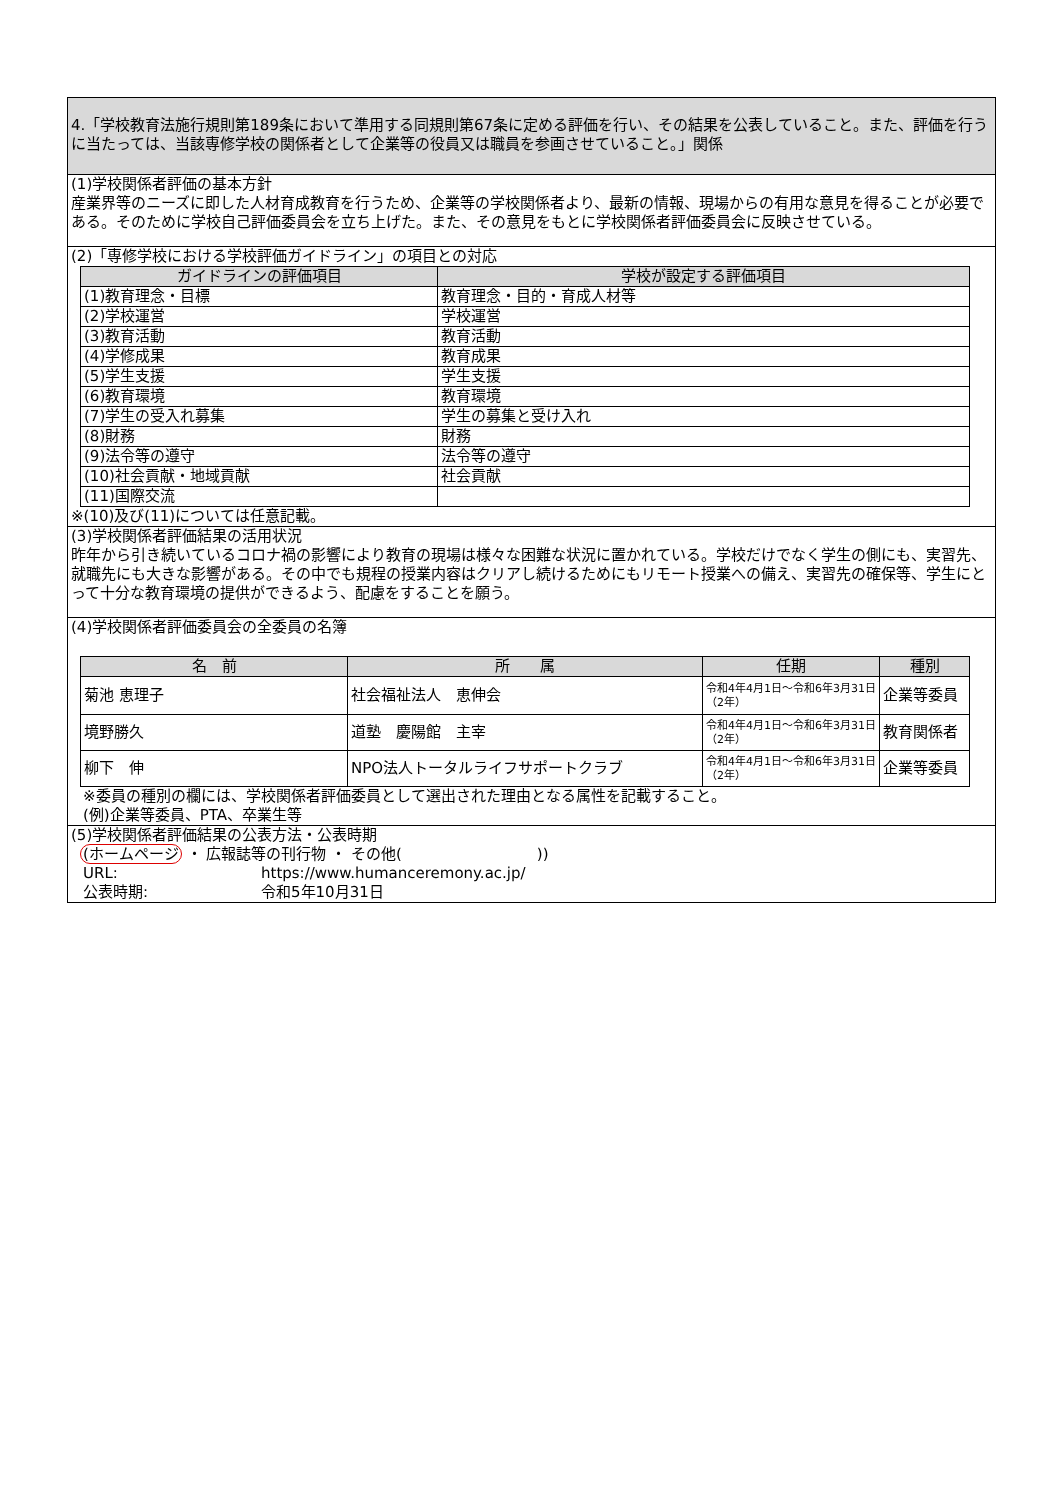4.「学校教育法施行規則第189条において準用する同規則第67条に定める評価を行い、その結果を公表していること。また、評価を行うに当たっては、当該専修学校の関係者として企業等の役員又は職員を参画させていること。」関係
(1)学校関係者評価の基本方針
産業界等のニーズに即した人材育成教育を行うため、企業等の学校関係者より、最新の情報、現場からの有用な意見を得ることが必要である。そのために学校自己評価委員会を立ち上げた。また、その意見をもとに学校関係者評価委員会に反映させている。
(2)「専修学校における学校評価ガイドライン」の項目との対応
| ガイドラインの評価項目 | 学校が設定する評価項目 |
| --- | --- |
| (1)教育理念・目標 | 教育理念・目的・育成人材等 |
| (2)学校運営 | 学校運営 |
| (3)教育活動 | 教育活動 |
| (4)学修成果 | 教育成果 |
| (5)学生支援 | 学生支援 |
| (6)教育環境 | 教育環境 |
| (7)学生の受入れ募集 | 学生の募集と受け入れ |
| (8)財務 | 財務 |
| (9)法令等の遵守 | 法令等の遵守 |
| (10)社会貢献・地域貢献 | 社会貢献 |
| (11)国際交流 | |
※(10)及び(11)については任意記載。
(3)学校関係者評価結果の活用状況
昨年から引き続いているコロナ禍の影響により教育の現場は様々な困難な状況に置かれている。学校だけでなく学生の側にも、実習先、就職先にも大きな影響がある。その中でも規程の授業内容はクリアし続けるためにもリモート授業への備え、実習先の確保等、学生にとって十分な教育環境の提供ができるよう、配慮をすることを願う。
(4)学校関係者評価委員会の全委員の名簿
| 名 前 | 所 属 | 任期 | 種別 |
| --- | --- | --- | --- |
| 菊池 恵理子 | 社会福祉法人 恵伸会 | 令和4年4月1日～令和6年3月31日（2年） | 企業等委員 |
| 境野勝久 | 道塾 慶陽館 主宰 | 令和4年4月1日～令和6年3月31日（2年） | 教育関係者 |
| 柳下 伸 | NPO法人トータルライフサポートクラブ | 令和4年4月1日～令和6年3月31日（2年） | 企業等委員 |
※委員の種別の欄には、学校関係者評価委員として選出された理由となる属性を記載すること。
(例)企業等委員、PTA、卒業生等
(5)学校関係者評価結果の公表方法・公表時期
(ホームページ ・ 広報誌等の刊行物 ・ その他(　　　　　　　　　))
URL: https://www.humanceremony.ac.jp/
公表時期: 令和5年10月31日